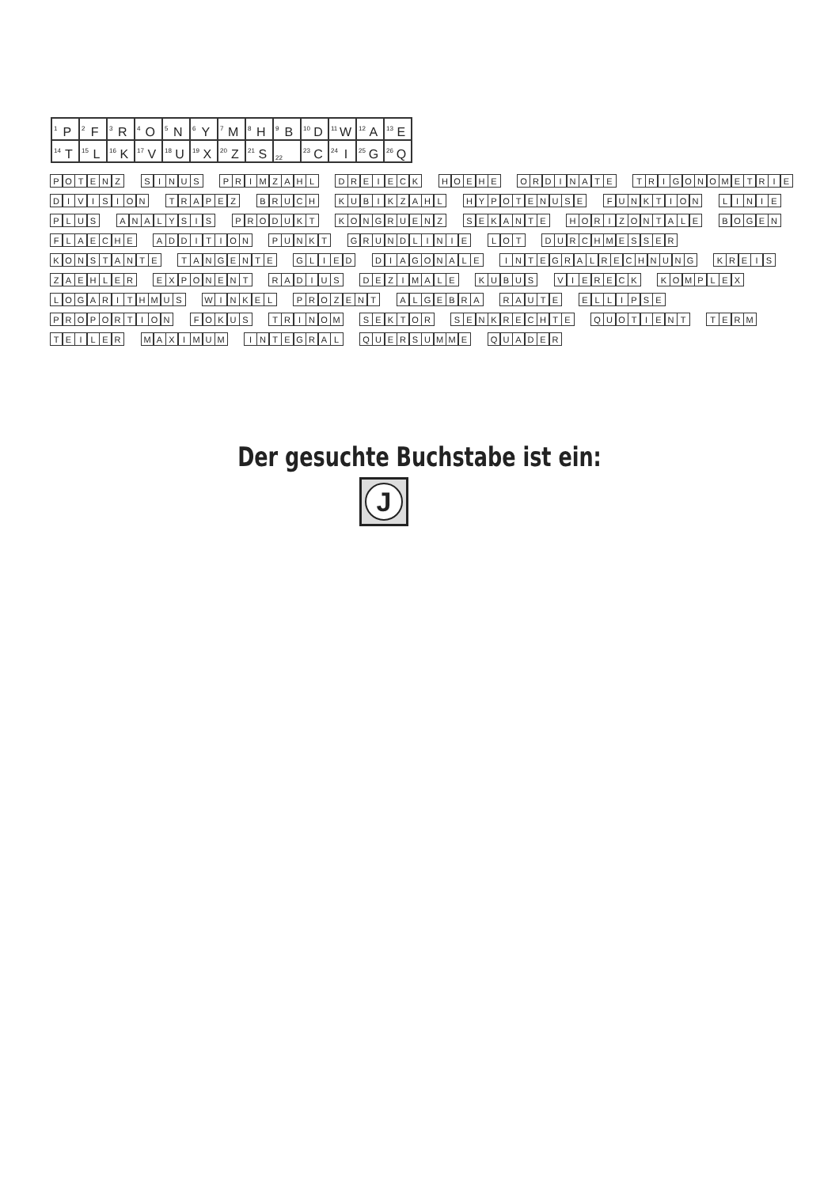| <sup>1</sup> P | <sup>2</sup> F | <sup>3</sup> R | <sup>4</sup> O | <sup>5</sup> N | <sup>6</sup> Y | <sup>7</sup> M | <sup>8</sup>H | <sup>9</sup>B | <sup>10</sup> D | <sup>11</sup> W | <sup>12</sup> A | <sup>13</sup> E |
| <sup>14</sup> T | <sup>15</sup> L | <sup>16</sup> K | <sup>17</sup> V | <sup>18</sup> U | <sup>19</sup> X | <sup>20</sup> Z | <sup>21</sup>S | <sup>22</sup> | <sup>23</sup>C | <sup>24</sup> I | <sup>25</sup> G | <sup>26</sup> Q |
POTENZ
SINUS
PRIMZAHL
DREIECK
HOEHE
ORDINATE
TRIGONOMETRIE
DIVISION
TRAPEZ
BRUCH
KUBIKZAHL
HYPOTENUSE
FUNKTION
LINIE
PLUS
ANALYSIS
PRODUKT
KONGRUENZ
SEKANTE
HORIZONTALE
BOGEN
FLAECHE
ADDITION
PUNKT
GRUNDLINIE
LOT
DURCHMESSER
KONSTANTE
TANGENTE
GLIED
DIAGONALE
INTEGRALRECHNUNG
KREIS
ZAEHLER
EXPONENT
RADIUS
DEZIMALE
KUBUS
VIERECK
KOMPLEX
LOGARITHMUS
WINKEL
PROZENT
ALGEBRA
RAUTE
ELLIPSE
PROPORTION
FOKUS
TRINOM
SEKTOR
SENKRECHTE
QUOTIENT
TERM
TEILER
MAXIMUM
INTEGRAL
QUERSUMME
QUADER
Der gesuchte Buchstabe ist ein:
J